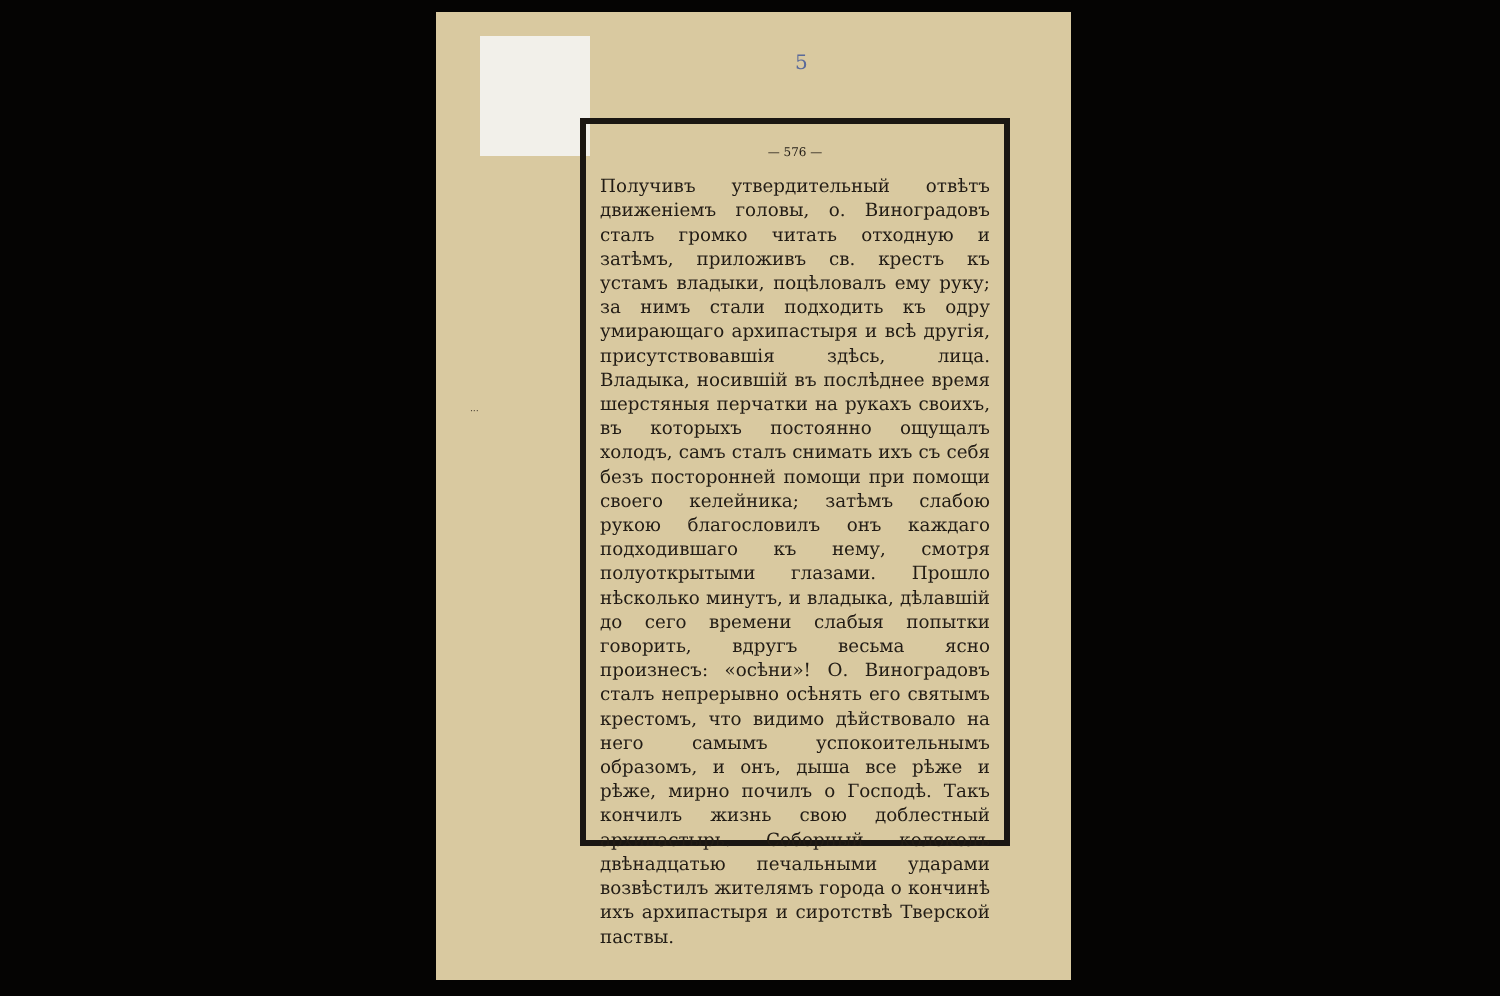5
...
— 576 —
Получивъ утвердительный отвѣтъ движеніемъ головы, о. Виноградовъ сталъ громко читать отходную и затѣмъ, приложивъ св. крестъ къ устамъ владыки, поцѣловалъ ему руку; за нимъ стали подходить къ одру умирающаго архипастыря и всѣ другія, присутствовавшія здѣсь, лица. Владыка, носившій въ послѣднее время шерстяныя перчатки на рукахъ своихъ, въ которыхъ постоянно ощущалъ холодъ, самъ сталъ снимать ихъ съ себя безъ посторонней помощи при помощи своего келейника; затѣмъ слабою рукою благословилъ онъ каждаго подходившаго къ нему, смотря полуоткрытыми глазами. Прошло нѣсколько минутъ, и владыка, дѣлавшій до сего времени слабыя попытки говорить, вдругъ весьма ясно произнесъ: «осѣни»! О. Виноградовъ сталъ непрерывно осѣнять его святымъ крестомъ, что видимо дѣйствовало на него самымъ успокоительнымъ образомъ, и онъ, дыша все рѣже и рѣже, мирно почилъ о Господѣ. Такъ кончилъ жизнь свою доблестный архипастырь. Соборный колоколъ двѣнадцатью печальными ударами возвѣстилъ жителямъ города о кончинѣ ихъ архипастыря и сиротствѣ Тверской паствы.